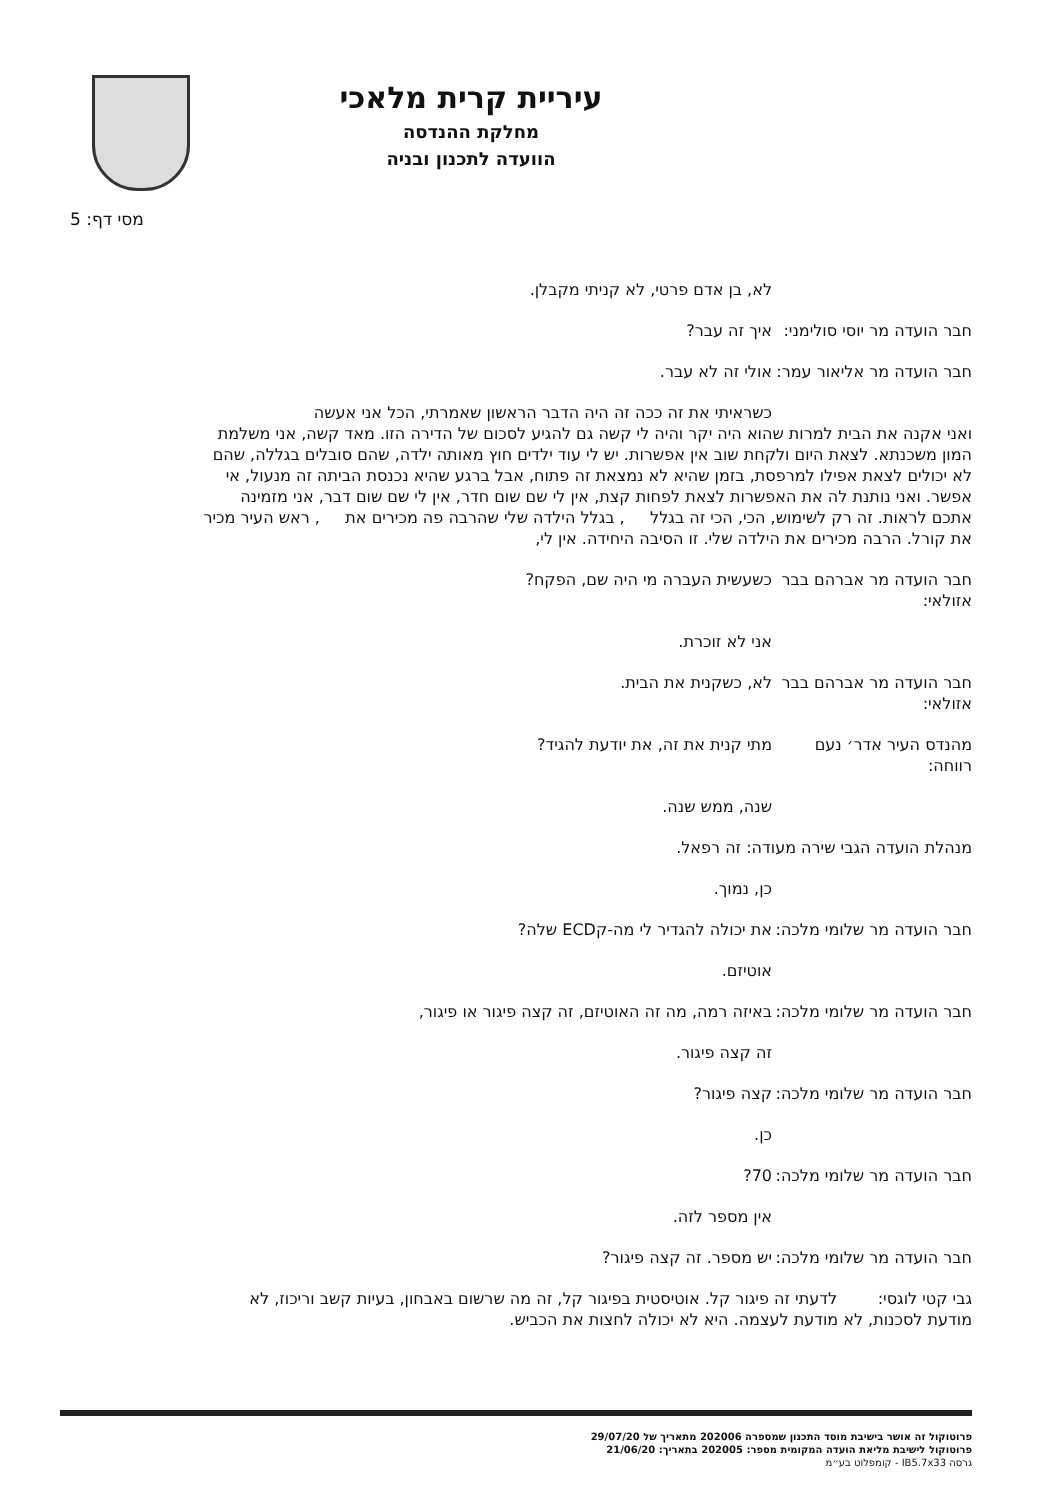עיריית קרית מלאכי
מחלקת ההנדסה
הוועדה לתכנון ובניה
5 :מסי דף
לא, בן אדם פרטי, לא קניתי מקבלן.
חבר הועדה מר יוסי סולימני:
איך זה עבר?
חבר הועדה מר אליאור עמר:
אולי זה לא עבר.
כשראיתי את זה ככה זה היה הדבר הראשון שאמרתי, הכל אני אעשה
ואני אקנה את הבית למרות שהוא היה יקר והיה לי קשה גם להגיע לסכום של הדירה הזו. מאד קשה, אני משלמת המון משכנתא. לצאת היום ולקחת שוב אין אפשרות. יש לי עוד ילדים חוץ מאותה ילדה, שהם סובלים בגללה, שהם לא יכולים לצאת אפילו למרפסת, בזמן שהיא לא נמצאת זה פתוח, אבל ברגע שהיא נכנסת הביתה זה מנעול, אי אפשר. ואני נותנת לה את האפשרות לצאת לפחות קצת, אין לי שם שום חדר, אין לי שם שום דבר, אני מזמינה אתכם לראות. זה רק לשימוש, הכי, הכי זה בגלל , בגלל הילדה שלי שהרבה פה מכירים את , ראש העיר מכיר את קורל. הרבה מכירים את הילדה שלי. זו הסיבה היחידה. אין לי,
חבר הועדה מר אברהם בבר אזולאי:
כשעשית העברה מי היה שם, הפקח?
אני לא זוכרת.
חבר הועדה מר אברהם בבר אזולאי:
לא, כשקנית את הבית.
מהנדס העיר אדר׳ נעם רווחה:
מתי קנית את זה, את יודעת להגיד?
שנה, ממש שנה.
מנהלת הועדה הגבי שירה מעודה: זה רפאל.
כן, נמוך.
חבר הועדה מר שלומי מלכה:
את יכולה להגדיר לי מה-קECD שלה?
אוטיזם.
חבר הועדה מר שלומי מלכה:
באיזה רמה, מה זה האוטיזם, זה קצה פיגור או פיגור,
זה קצה פיגור.
חבר הועדה מר שלומי מלכה:
קצה פיגור?
כן.
חבר הועדה מר שלומי מלכה:
70?
אין מספר לזה.
חבר הועדה מר שלומי מלכה:
יש מספר. זה קצה פיגור?
גבי קטי לוגסי: לדעתי זה פיגור קל. אוטיסטית בפיגור קל, זה מה שרשום באבחון, בעיות קשב וריכוז, לא מודעת לסכנות, לא מודעת לעצמה. היא לא יכולה לחצות את הכביש.
פרוטוקול זה אושר בישיבת מוסד התכנון שמספרה 202006 מתאריך של 29/07/20
פרוטוקול לישיבת מליאת הועדה המקומית מספר: 202005 בתאריך: 21/06/20
גרסה IB5.7x33 - קומפלוט בע״מ